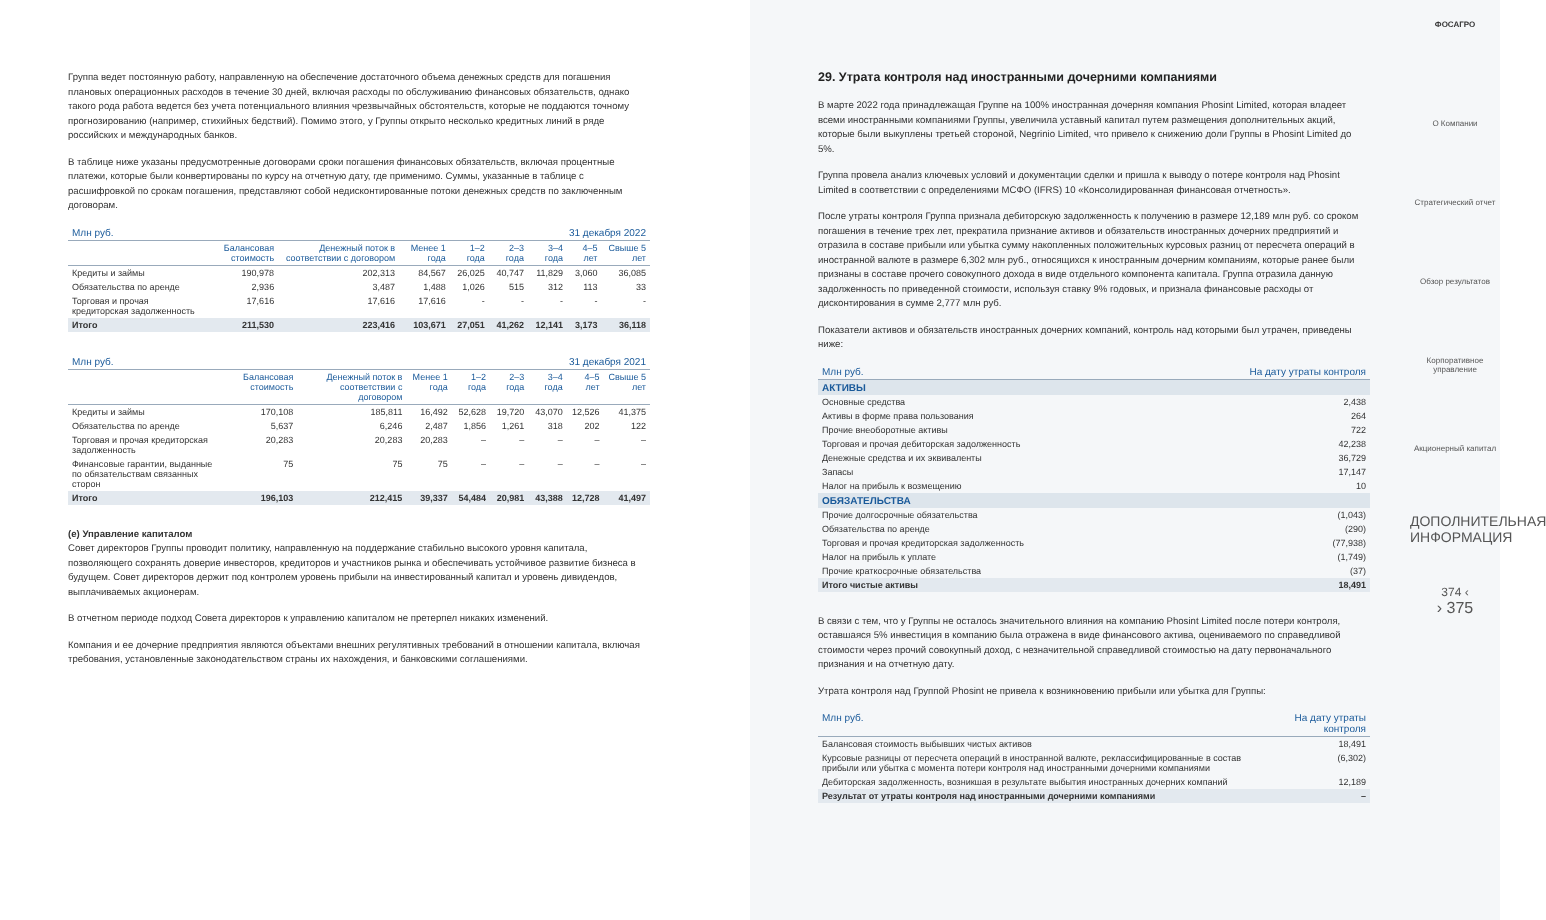Группа ведет постоянную работу, направленную на обеспечение достаточного объема денежных средств для погашения плановых операционных расходов в течение 30 дней, включая расходы по обслуживанию финансовых обязательств, однако такого рода работа ведется без учета потенциального влияния чрезвычайных обстоятельств, которые не поддаются точному прогнозированию (например, стихийных бедствий). Помимо этого, у Группы открыто несколько кредитных линий в ряде российских и международных банков.
В таблице ниже указаны предусмотренные договорами сроки погашения финансовых обязательств, включая процентные платежи, которые были конвертированы по курсу на отчетную дату, где применимо. Суммы, указанные в таблице с расшифровкой по срокам погашения, представляют собой недисконтированные потоки денежных средств по заключенным договорам.
| Млн руб. | 31 декабря 2022 | | | | | | | |
| --- | --- | --- | --- | --- | --- | --- | --- | --- |
| | Балансовая стоимость | Денежный поток в соответствии с договором | Менее 1 года | 1–2 года | 2–3 года | 3–4 года | 4–5 лет | Свыше 5 лет |
| Кредиты и займы | 190,978 | 202,313 | 84,567 | 26,025 | 40,747 | 11,829 | 3,060 | 36,085 |
| Обязательства по аренде | 2,936 | 3,487 | 1,488 | 1,026 | 515 | 312 | 113 | 33 |
| Торговая и прочая кредиторская задолженность | 17,616 | 17,616 | 17,616 | - | - | - | - | - |
| Итого | 211,530 | 223,416 | 103,671 | 27,051 | 41,262 | 12,141 | 3,173 | 36,118 |
| Млн руб. | 31 декабря 2021 | | | | | | | |
| --- | --- | --- | --- | --- | --- | --- | --- | --- |
| | Балансовая стоимость | Денежный поток в соответствии с договором | Менее 1 года | 1–2 года | 2–3 года | 3–4 года | 4–5 лет | Свыше 5 лет |
| Кредиты и займы | 170,108 | 185,811 | 16,492 | 52,628 | 19,720 | 43,070 | 12,526 | 41,375 |
| Обязательства по аренде | 5,637 | 6,246 | 2,487 | 1,856 | 1,261 | 318 | 202 | 122 |
| Торговая и прочая кредиторская задолженность | 20,283 | 20,283 | 20,283 | – | – | – | – | – |
| Финансовые гарантии, выданные по обязательствам связанных сторон | 75 | 75 | 75 | – | – | – | – | – |
| Итого | 196,103 | 212,415 | 39,337 | 54,484 | 20,981 | 43,388 | 12,728 | 41,497 |
(e) Управление капиталом
Совет директоров Группы проводит политику, направленную на поддержание стабильно высокого уровня капитала, позволяющего сохранять доверие инвесторов, кредиторов и участников рынка и обеспечивать устойчивое развитие бизнеса в будущем. Совет директоров держит под контролем уровень прибыли на инвестированный капитал и уровень дивидендов, выплачиваемых акционерам.
В отчетном периоде подход Совета директоров к управлению капиталом не претерпел никаких изменений.
Компания и ее дочерние предприятия являются объектами внешних регулятивных требований в отношении капитала, включая требования, установленные законодательством страны их нахождения, и банковскими соглашениями.
29. Утрата контроля над иностранными дочерними компаниями
В марте 2022 года принадлежащая Группе на 100% иностранная дочерняя компания Phosint Limited, которая владеет всеми иностранными компаниями Группы, увеличила уставный капитал путем размещения дополнительных акций, которые были выкуплены третьей стороной, Negrinio Limited, что привело к снижению доли Группы в Phosint Limited до 5%.
Группа провела анализ ключевых условий и документации сделки и пришла к выводу о потере контроля над Phosint Limited в соответствии с определениями МСФО (IFRS) 10 «Консолидированная финансовая отчетность».
После утраты контроля Группа признала дебиторскую задолженность к получению в размере 12,189 млн руб. со сроком погашения в течение трех лет, прекратила признание активов и обязательств иностранных дочерних предприятий и отразила в составе прибыли или убытка сумму накопленных положительных курсовых разниц от пересчета операций в иностранной валюте в размере 6,302 млн руб., относящихся к иностранным дочерним компаниям, которые ранее были признаны в составе прочего совокупного дохода в виде отдельного компонента капитала. Группа отразила данную задолженность по приведенной стоимости, используя ставку 9% годовых, и признала финансовые расходы от дисконтирования в сумме 2,777 млн руб.
Показатели активов и обязательств иностранных дочерних компаний, контроль над которыми был утрачен, приведены ниже:
| Млн руб. | На дату утраты контроля |
| --- | --- |
| АКТИВЫ | |
| Основные средства | 2,438 |
| Активы в форме права пользования | 264 |
| Прочие внеоборотные активы | 722 |
| Торговая и прочая дебиторская задолженность | 42,238 |
| Денежные средства и их эквиваленты | 36,729 |
| Запасы | 17,147 |
| Налог на прибыль к возмещению | 10 |
| ОБЯЗАТЕЛЬСТВА | |
| Прочие долгосрочные обязательства | (1,043) |
| Обязательства по аренде | (290) |
| Торговая и прочая кредиторская задолженность | (77,938) |
| Налог на прибыль к уплате | (1,749) |
| Прочие краткосрочные обязательства | (37) |
| Итого чистые активы | 18,491 |
В связи с тем, что у Группы не осталось значительного влияния на компанию Phosint Limited после потери контроля, оставшаяся 5% инвестиция в компанию была отражена в виде финансового актива, оцениваемого по справедливой стоимости через прочий совокупный доход, с незначительной справедливой стоимостью на дату первоначального признания и на отчетную дату.
Утрата контроля над Группой Phosint не привела к возникновению прибыли или убытка для Группы:
| Млн руб. | На дату утраты контроля |
| --- | --- |
| Балансовая стоимость выбывших чистых активов | 18,491 |
| Курсовые разницы от пересчета операций в иностранной валюте, реклассифицированные в состав прибыли или убытка с момента потери контроля над иностранными дочерними компаниями | (6,302) |
| Дебиторская задолженность, возникшая в результате выбытия иностранных дочерних компаний | 12,189 |
| Результат от утраты контроля над иностранными дочерними компаниями | – |
ФОСАГРО
О Компании
Стратегический отчет
Обзор результатов
Корпоративное управление
Акционерный капитал
ДОПОЛНИТЕЛЬНАЯ ИНФОРМАЦИЯ
374 ‹
› 375